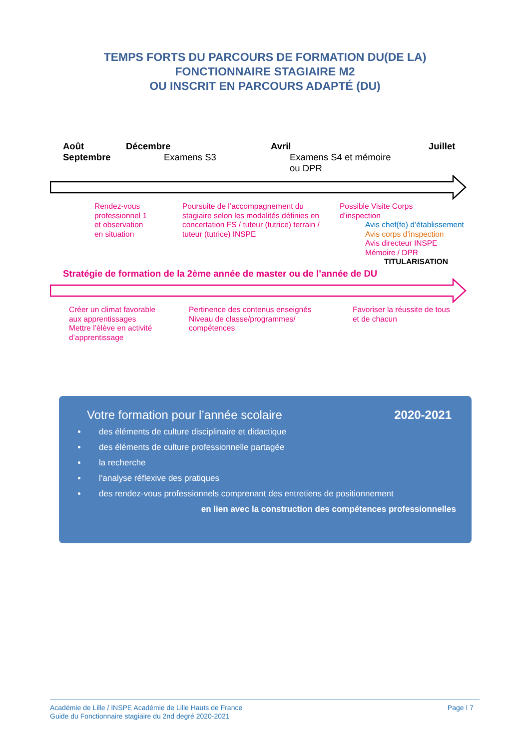TEMPS FORTS DU PARCOURS DE FORMATION DU(DE LA)
FONCTIONNAIRE STAGIAIRE M2
OU INSCRIT EN PARCOURS ADAPTÉ (DU)
Août
Septembre
Décembre
Examens S3
Avril
Examens S4 et mémoire
ou DPR
Juillet
Rendez-vous
professionnel 1
et observation
en situation
Poursuite de l’accompagnement du
stagiaire selon les modalités définies en
concertation FS / tuteur (tutrice) terrain /
tuteur (tutrice) INSPE
Possible Visite Corps
d’inspection
Avis chef(fe) d’établissement
Avis corps d’inspection
Avis directeur INSPE
Mémoire / DPR
TITULARISATION
Stratégie de formation de la 2ème année de master ou de l’année de DU
Créer un climat favorable
aux apprentissages
Mettre l’élève en activité
d’apprentissage
Pertinence des contenus enseignés
Niveau de classe/programmes/
compétences
Favoriser la réussite de tous
et de chacun
Votre formation pour l’année scolaire 2020-2021
des éléments de culture disciplinaire et didactique
des éléments de culture professionnelle partagée
la recherche
l’analyse réflexive des pratiques
des rendez-vous professionnels comprenant des entretiens de positionnement
en lien avec la construction des compétences professionnelles
Académie de Lille / INSPE Académie de Lille Hauts de France
Guide du Fonctionnaire stagiaire du 2nd degré 2020-2021
Page I 7